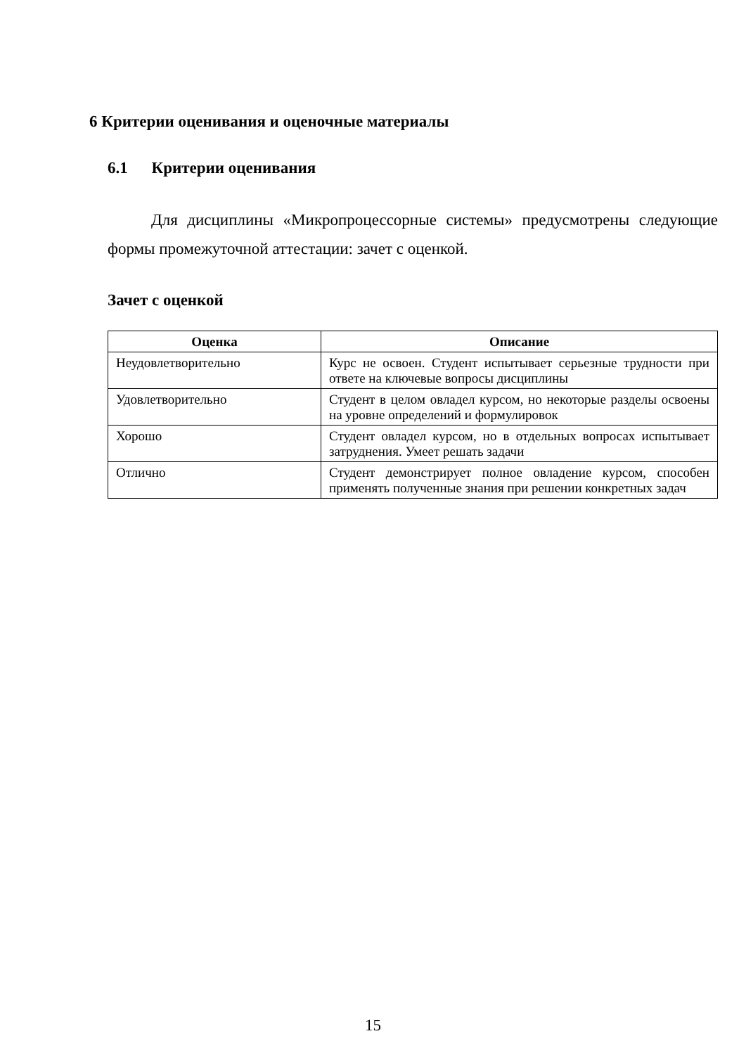6 Критерии оценивания и оценочные материалы
6.1 Критерии оценивания
Для дисциплины «Микропроцессорные системы» предусмотрены следующие формы промежуточной аттестации: зачет с оценкой.
Зачет с оценкой
| Оценка | Описание |
| --- | --- |
| Неудовлетворительно | Курс не освоен. Студент испытывает серьезные трудности при ответе на ключевые вопросы дисциплины |
| Удовлетворительно | Студент в целом овладел курсом, но некоторые разделы освоены на уровне определений и формулировок |
| Хорошо | Студент овладел курсом, но в отдельных вопросах испытывает затруднения. Умеет решать задачи |
| Отлично | Студент демонстрирует полное овладение курсом, способен применять полученные знания при решении конкретных задач |
15